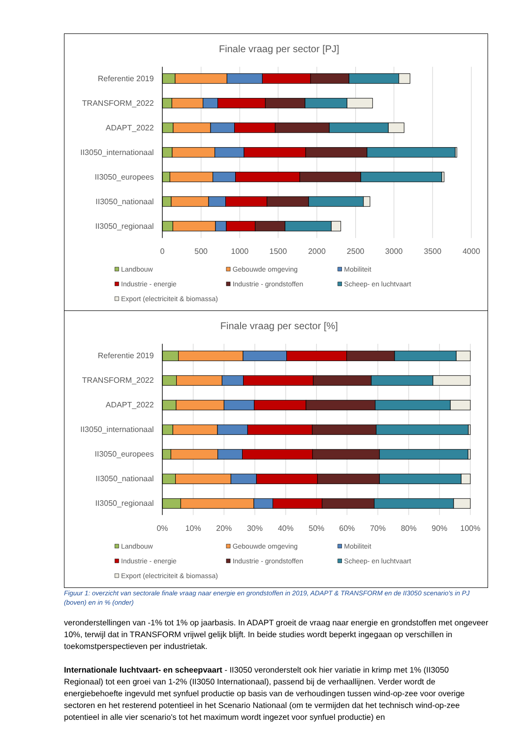Finale vraag per sector [PJ]
Referentie 2019
TRANSFORM_2022
ADAPT_2022
II3050_internationaal
II3050_europees
II3050_nationaal
II3050_regionaal
0
500
1000
1500
2000
2500
3000
3500
4000
Landbouw
Gebouwde omgeving
Mobiliteit
Industrie - energie
Industrie - grondstoffen
Scheep- en luchtvaart
Export (electriciteit & biomassa)
Finale vraag per sector [%]
Referentie 2019
TRANSFORM_2022
ADAPT_2022
II3050_internationaal
II3050_europees
II3050_nationaal
II3050_regionaal
0%
10%
20%
30%
40%
50%
60%
70%
80%
90%
100%
Landbouw
Gebouwde omgeving
Mobiliteit
Industrie - energie
Industrie - grondstoffen
Scheep- en luchtvaart
Export (electriciteit & biomassa)
Figuur 1: overzicht van sectorale finale vraag naar energie en grondstoffen in 2019, ADAPT & TRANSFORM en de II3050 scenario's in PJ (boven) en in % (onder)
veronderstellingen van -1% tot 1% op jaarbasis. In ADAPT groeit de vraag naar energie en grondstoffen met ongeveer 10%, terwijl dat in TRANSFORM vrijwel gelijk blijft. In beide studies wordt beperkt ingegaan op verschillen in toekomstperspectieven per industrietak.
Internationale luchtvaart- en scheepvaart - II3050 veronderstelt ook hier variatie in krimp met 1% (II3050 Regionaal) tot een groei van 1-2% (II3050 Internationaal), passend bij de verhaallijnen. Verder wordt de energiebehoefte ingevuld met synfuel productie op basis van de verhoudingen tussen wind-op-zee voor overige sectoren en het resterend potentieel in het Scenario Nationaal (om te vermijden dat het technisch wind-op-zee potentieel in alle vier scenario's tot het maximum wordt ingezet voor synfuel productie) en